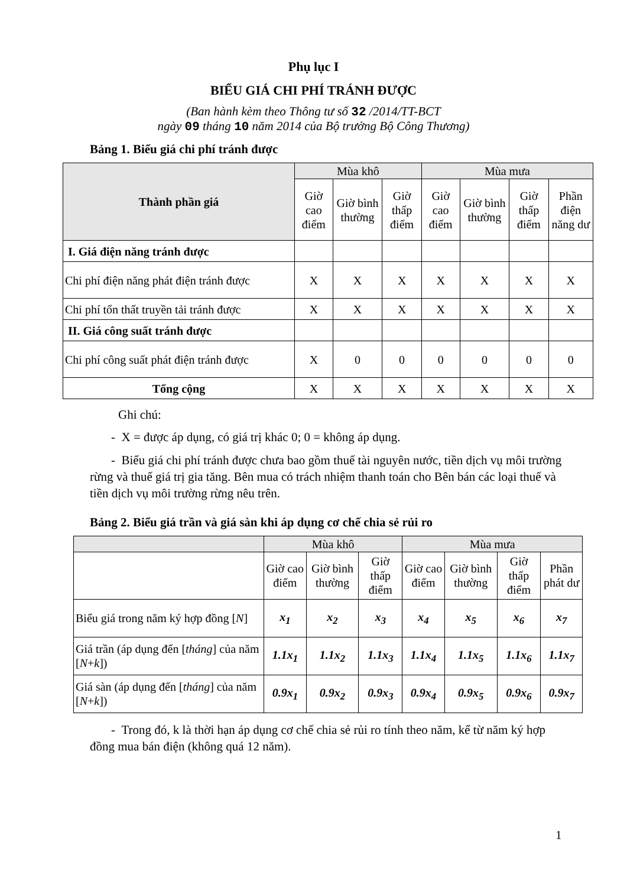Phụ lục I
BIỂU GIÁ CHI PHÍ TRÁNH ĐƯỢC
(Ban hành kèm theo Thông tư số 32 /2014/TT-BCT
ngày 09 tháng 10 năm 2014 của Bộ trưởng Bộ Công Thương)
Bảng 1. Biểu giá chi phí tránh được
| Thành phần giá | Mùa khô | | | Mùa mưa | | | |
| --- | --- | --- | --- | --- | --- | --- | --- |
| | Giờ cao điểm | Giờ bình thường | Giờ thấp điểm | Giờ cao điểm | Giờ bình thường | Giờ thấp điểm | Phần điện năng dư |
| I. Giá điện năng tránh được | | | | | | | |
| Chi phí điện năng phát điện tránh được | X | X | X | X | X | X | X |
| Chi phí tổn thất truyền tải tránh được | X | X | X | X | X | X | X |
| II. Giá công suất tránh được | | | | | | | |
| Chi phí công suất phát điện tránh được | X | 0 | 0 | 0 | 0 | 0 | 0 |
| Tổng cộng | X | X | X | X | X | X | X |
Ghi chú:
- X = được áp dụng, có giá trị khác 0; 0 = không áp dụng.
- Biểu giá chi phí tránh được chưa bao gồm thuế tài nguyên nước, tiền dịch vụ môi trường rừng và thuế giá trị gia tăng. Bên mua có trách nhiệm thanh toán cho Bên bán các loại thuế và tiền dịch vụ môi trường rừng nêu trên.
Bảng 2. Biểu giá trần và giá sàn khi áp dụng cơ chế chia sẻ rủi ro
| | Mùa khô | | | Mùa mưa | | | |
| --- | --- | --- | --- | --- | --- | --- | --- |
| | Giờ cao điểm | Giờ bình thường | Giờ thấp điểm | Giờ cao điểm | Giờ bình thường | Giờ thấp điểm | Phần phát dư |
| Biểu giá trong năm ký hợp đồng [ N ] | x<sub>1</sub> | x<sub>2</sub> | x<sub>3</sub> | x<sub>4</sub> | x<sub>5</sub> | x<sub>6</sub> | x<sub>7</sub> |
| Giá trần (áp dụng đến [ tháng ] của năm [ N + k ]) | 1.1x<sub>1</sub> | 1.1x<sub>2</sub> | 1.1x<sub>3</sub> | 1.1x<sub>4</sub> | 1.1x<sub>5</sub> | 1.1x<sub>6</sub> | 1.1x<sub>7</sub> |
| Giá sàn (áp dụng đến [ tháng ] của năm [ N + k ]) | 0.9x<sub>1</sub> | 0.9x<sub>2</sub> | 0.9x<sub>3</sub> | 0.9x<sub>4</sub> | 0.9x<sub>5</sub> | 0.9x<sub>6</sub> | 0.9x<sub>7</sub> |
- Trong đó, k là thời hạn áp dụng cơ chế chia sẻ rủi ro tính theo năm, kể từ năm ký hợp đồng mua bán điện (không quá 12 năm).
1